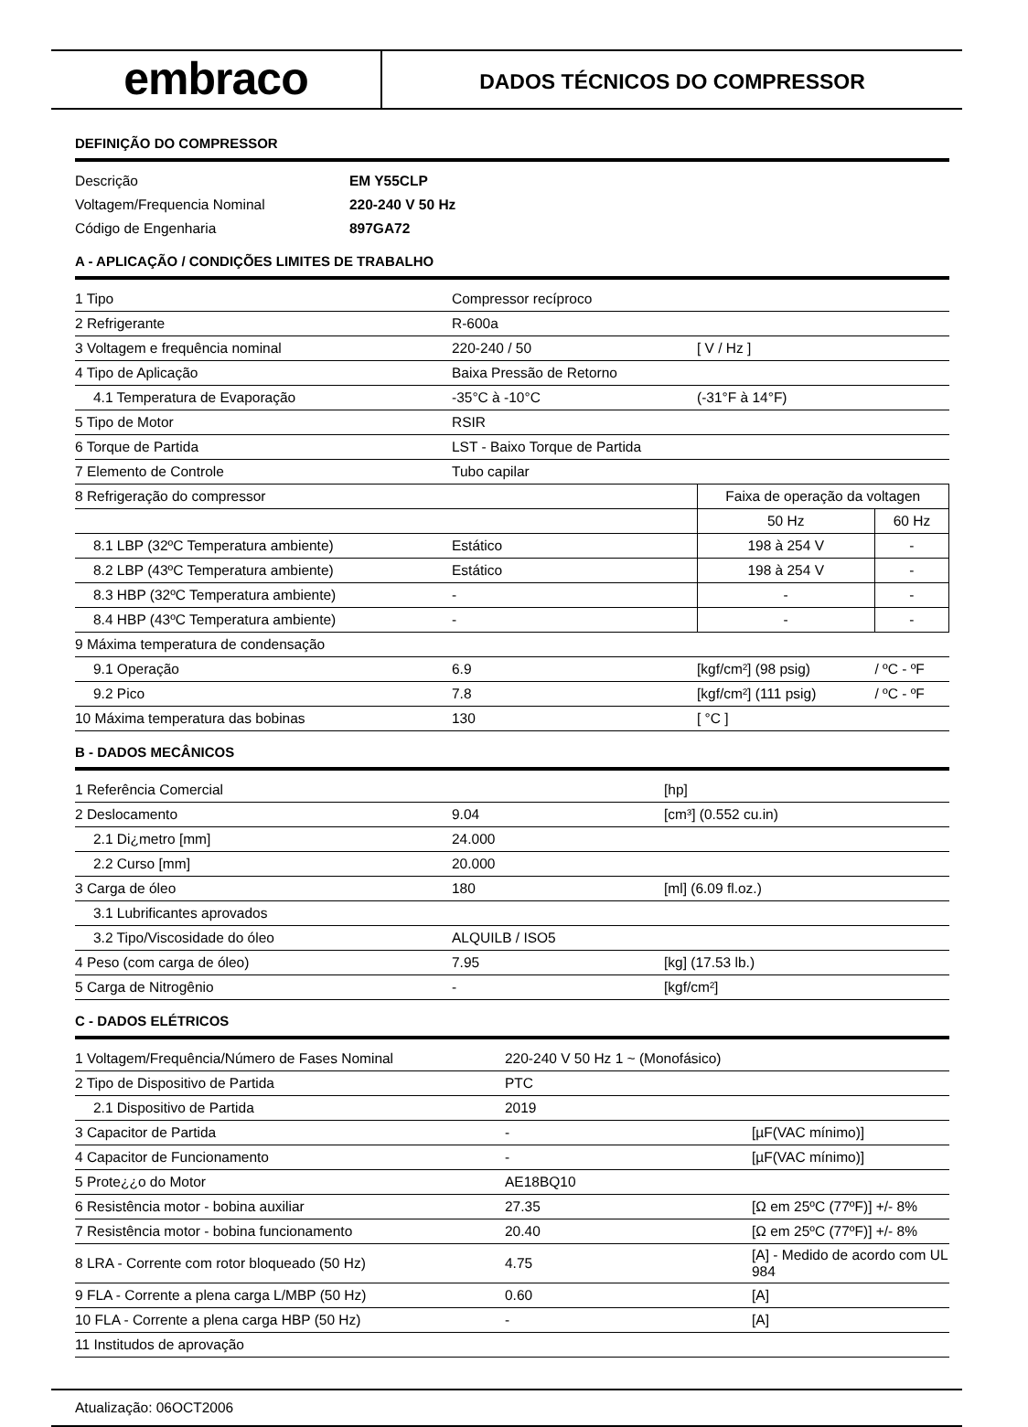embraco
DADOS TÉCNICOS DO COMPRESSOR
DEFINIÇÃO DO COMPRESSOR
| Descrição | EM Y55CLP |
| Voltagem/Frequencia Nominal | 220-240 V 50 Hz |
| Código de Engenharia | 897GA72 |
A - APLICAÇÃO / CONDIÇÕES LIMITES DE TRABALHO
| 1 Tipo | Compressor recíproco | | |
| 2 Refrigerante | R-600a | | |
| 3 Voltagem e frequência nominal | 220-240 / 50 | [ V / Hz ] | |
| 4 Tipo de Aplicação | Baixa Pressão de Retorno | | |
| 4.1 Temperatura de Evaporação | -35°C à -10°C | (-31°F à 14°F) | |
| 5 Tipo de Motor | RSIR | | |
| 6 Torque de Partida | LST - Baixo Torque de Partida | | |
| 7 Elemento de Controle | Tubo capilar | | |
| 8 Refrigeração do compressor | | Faixa de operação da voltagen | |
| | | 50 Hz | 60 Hz |
| 8.1 LBP (32ºC Temperatura ambiente) | Estático | 198 à 254 V | - |
| 8.2 LBP (43ºC Temperatura ambiente) | Estático | 198 à 254 V | - |
| 8.3 HBP (32ºC Temperatura ambiente) | - | - | - |
| 8.4 HBP (43ºC Temperatura ambiente) | - | - | - |
| 9 Máxima temperatura de condensação | | | |
| 9.1 Operação | 6.9 | [kgf/cm²] (98 psig) | / ºC - ºF |
| 9.2 Pico | 7.8 | [kgf/cm²] (111 psig) | / ºC - ºF |
| 10 Máxima temperatura das bobinas | 130 | [ °C ] | |
B - DADOS MECÂNICOS
| 1 Referência Comercial | | [hp] |
| 2 Deslocamento | 9.04 | [cm³] (0.552 cu.in) |
| 2.1 Di¿metro [mm] | 24.000 | |
| 2.2 Curso [mm] | 20.000 | |
| 3 Carga de óleo | 180 | [ml] (6.09 fl.oz.) |
| 3.1 Lubrificantes aprovados | | |
| 3.2 Tipo/Viscosidade do óleo | ALQUILB / ISO5 | |
| 4 Peso (com carga de óleo) | 7.95 | [kg] (17.53 lb.) |
| 5 Carga de Nitrogênio | - | [kgf/cm²] |
C - DADOS ELÉTRICOS
| 1 Voltagem/Frequência/Número de Fases Nominal | 220-240 V 50 Hz 1 ~ (Monofásico) | |
| 2 Tipo de Dispositivo de Partida | PTC | |
| 2.1 Dispositivo de Partida | 2019 | |
| 3 Capacitor de Partida | - | [µF(VAC mínimo)] |
| 4 Capacitor de Funcionamento | - | [µF(VAC mínimo)] |
| 5 Prote¿¿o do Motor | AE18BQ10 | |
| 6 Resistência motor - bobina auxiliar | 27.35 | [Ω em 25ºC (77ºF)] +/- 8% |
| 7 Resistência motor - bobina funcionamento | 20.40 | [Ω em 25ºC (77ºF)] +/- 8% |
| 8 LRA - Corrente com rotor bloqueado (50 Hz) | 4.75 | [A] - Medido de acordo com UL 984 |
| 9 FLA - Corrente a plena carga L/MBP (50 Hz) | 0.60 | [A] |
| 10 FLA - Corrente a plena carga HBP (50 Hz) | - | [A] |
| 11 Institudos de aprovação | | |
Atualização: 06OCT2006